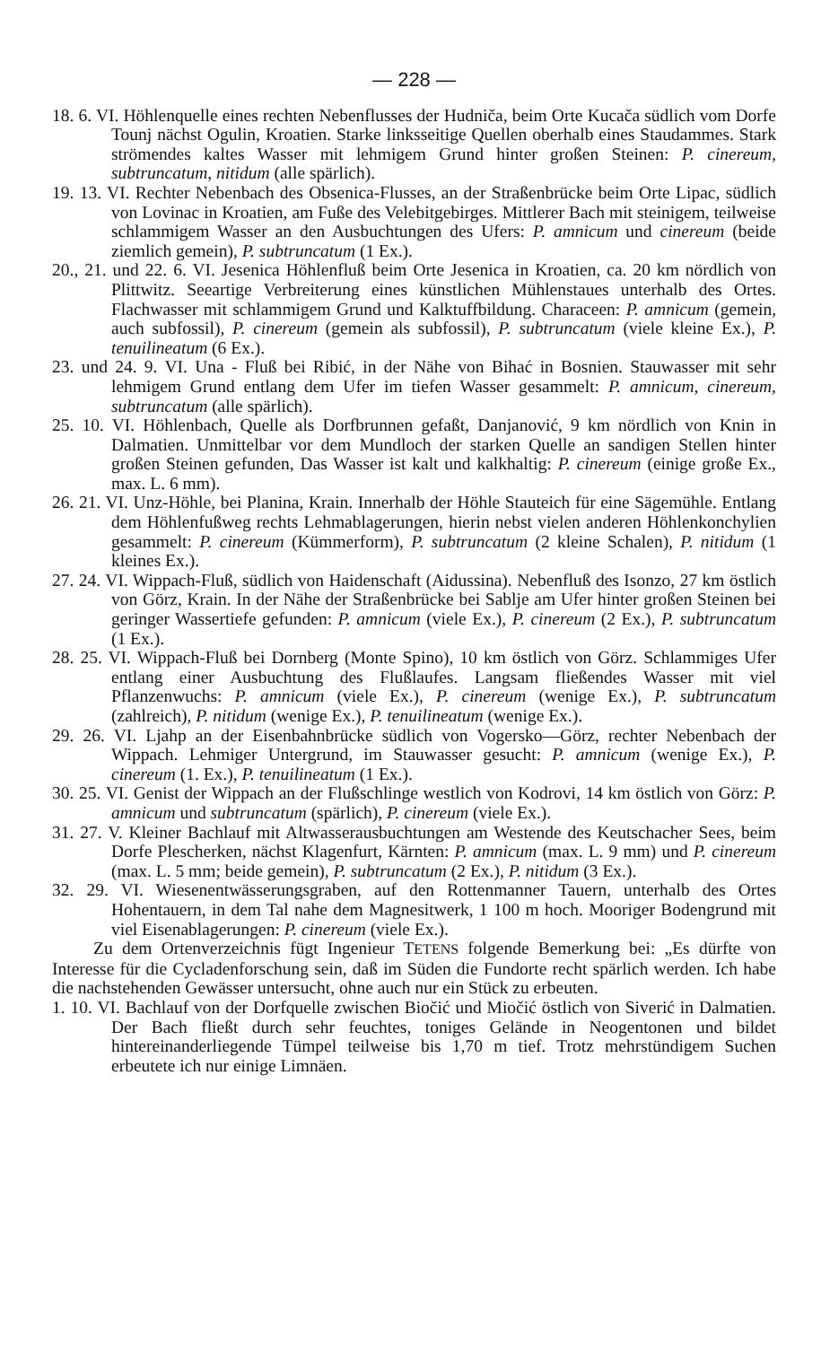— 228 —
18. 6. VI. Höhlenquelle eines rechten Nebenflusses der Hudniča, beim Orte Kucača südlich vom Dorfe Tounj nächst Ogulin, Kroatien. Starke linksseitige Quellen oberhalb eines Staudammes. Stark strömendes kaltes Wasser mit lehmigem Grund hinter großen Steinen: P. cinereum, subtruncatum, nitidum (alle spärlich).
19. 13. VI. Rechter Nebenbach des Obsenica-Flusses, an der Straßenbrücke beim Orte Lipac, südlich von Lovinac in Kroatien, am Fuße des Velebitgebirges. Mittlerer Bach mit steinigem, teilweise schlammigem Wasser an den Ausbuchtungen des Ufers: P. amnicum und cinereum (beide ziemlich gemein), P. subtruncatum (1 Ex.).
20., 21. und 22. 6. VI. Jesenica Höhlenfluß beim Orte Jesenica in Kroatien, ca. 20 km nördlich von Plittwitz. Seeartige Verbreiterung eines künstlichen Mühlenstaues unterhalb des Ortes. Flachwasser mit schlammigem Grund und Kalktuffbildung. Characeen: P. amnicum (gemein, auch subfossil), P. cinereum (gemein als subfossil), P. subtruncatum (viele kleine Ex.), P. tenuilineatum (6 Ex.).
23. und 24. 9. VI. Una - Fluß bei Ribić, in der Nähe von Bihać in Bosnien. Stauwasser mit sehr lehmigem Grund entlang dem Ufer im tiefen Wasser gesammelt: P. amnicum, cinereum, subtruncatum (alle spärlich).
25. 10. VI. Höhlenbach, Quelle als Dorfbrunnen gefaßt, Danjanović, 9 km nördlich von Knin in Dalmatien. Unmittelbar vor dem Mundloch der starken Quelle an sandigen Stellen hinter großen Steinen gefunden, Das Wasser ist kalt und kalkhaltig: P. cinereum (einige große Ex., max. L. 6 mm).
26. 21. VI. Unz-Höhle, bei Planina, Krain. Innerhalb der Höhle Stauteich für eine Sägemühle. Entlang dem Höhlenfußweg rechts Lehmablagerungen, hierin nebst vielen anderen Höhlenkonchylien gesammelt: P. cinereum (Kümmerform), P. subtruncatum (2 kleine Schalen), P. nitidum (1 kleines Ex.).
27. 24. VI. Wippach-Fluß, südlich von Haidenschaft (Aidussina). Nebenfluß des Isonzo, 27 km östlich von Görz, Krain. In der Nähe der Straßenbrücke bei Sablje am Ufer hinter großen Steinen bei geringer Wassertiefe gefunden: P. amnicum (viele Ex.), P. cinereum (2 Ex.), P. subtruncatum (1 Ex.).
28. 25. VI. Wippach-Fluß bei Dornberg (Monte Spino), 10 km östlich von Görz. Schlammiges Ufer entlang einer Ausbuchtung des Flußlaufes. Langsam fließendes Wasser mit viel Pflanzenwuchs: P. amnicum (viele Ex.), P. cinereum (wenige Ex.), P. subtruncatum (zahlreich), P. nitidum (wenige Ex.), P. tenuilineatum (wenige Ex.).
29. 26. VI. Ljahp an der Eisenbahnbrücke südlich von Vogersko—Görz, rechter Nebenbach der Wippach. Lehmiger Untergrund, im Stauwasser gesucht: P. amnicum (wenige Ex.), P. cinereum (1. Ex.), P. tenuilineatum (1 Ex.).
30. 25. VI. Genist der Wippach an der Flußschlinge westlich von Kodrovi, 14 km östlich von Görz: P. amnicum und subtruncatum (spärlich), P. cinereum (viele Ex.).
31. 27. V. Kleiner Bachlauf mit Altwasserausbuchtungen am Westende des Keutschacher Sees, beim Dorfe Plescherken, nächst Klagenfurt, Kärnten: P. amnicum (max. L. 9 mm) und P. cinereum (max. L. 5 mm; beide gemein), P. subtruncatum (2 Ex.), P. nitidum (3 Ex.).
32. 29. VI. Wiesenentwässerungsgraben, auf den Rottenmanner Tauern, unterhalb des Ortes Hohentauern, in dem Tal nahe dem Magnesitwerk, 1 100 m hoch. Mooriger Bodengrund mit viel Eisenablagerungen: P. cinereum (viele Ex.).
Zu dem Ortenverzeichnis fügt Ingenieur TETENS folgende Bemerkung bei: „Es dürfte von Interesse für die Cycladenforschung sein, daß im Süden die Fundorte recht spärlich werden. Ich habe die nachstehenden Gewässer untersucht, ohne auch nur ein Stück zu erbeuten.
1. 10. VI. Bachlauf von der Dorfquelle zwischen Biočić und Miočić östlich von Siverić in Dalmatien. Der Bach fließt durch sehr feuchtes, toniges Gelände in Neogentonen und bildet hintereinanderliegende Tümpel teilweise bis 1,70 m tief. Trotz mehrstündigem Suchen erbeutete ich nur einige Limnäen.